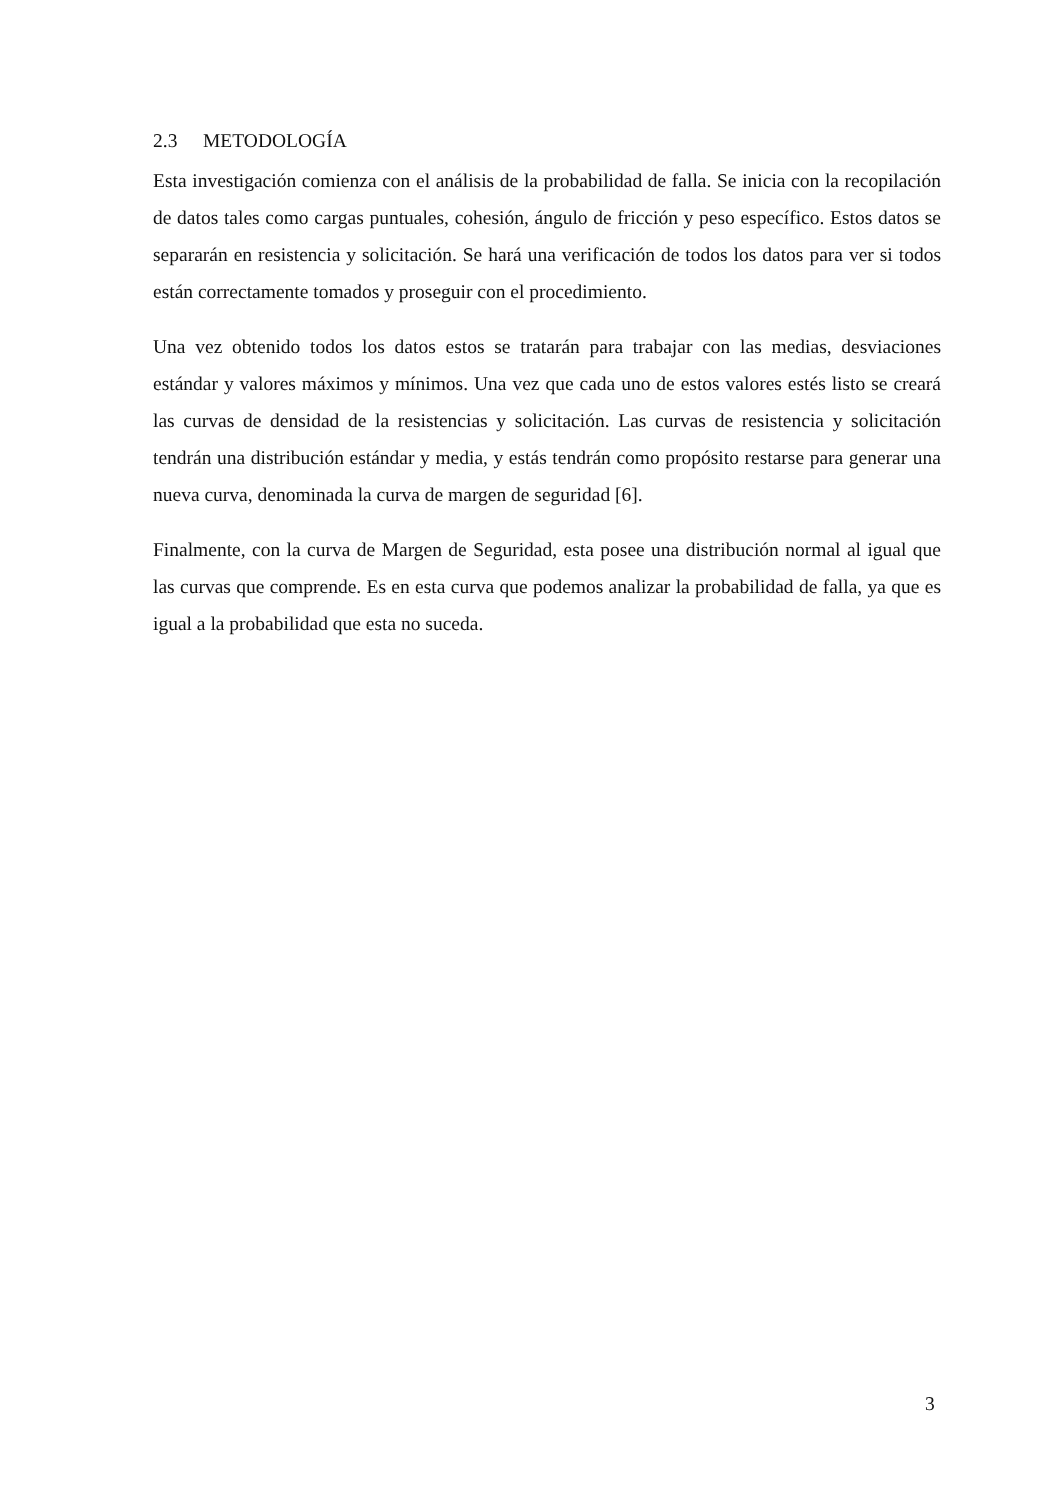2.3 METODOLOGÍA
Esta investigación comienza con el análisis de la probabilidad de falla. Se inicia con la recopilación de datos tales como cargas puntuales, cohesión, ángulo de fricción y peso específico. Estos datos se separarán en resistencia y solicitación. Se hará una verificación de todos los datos para ver si todos están correctamente tomados y proseguir con el procedimiento.
Una vez obtenido todos los datos estos se tratarán para trabajar con las medias, desviaciones estándar y valores máximos y mínimos. Una vez que cada uno de estos valores estés listo se creará las curvas de densidad de la resistencias y solicitación. Las curvas de resistencia y solicitación tendrán una distribución estándar y media, y estás tendrán como propósito restarse para generar una nueva curva, denominada la curva de margen de seguridad [6].
Finalmente, con la curva de Margen de Seguridad, esta posee una distribución normal al igual que las curvas que comprende. Es en esta curva que podemos analizar la probabilidad de falla, ya que es igual a la probabilidad que esta no suceda.
3